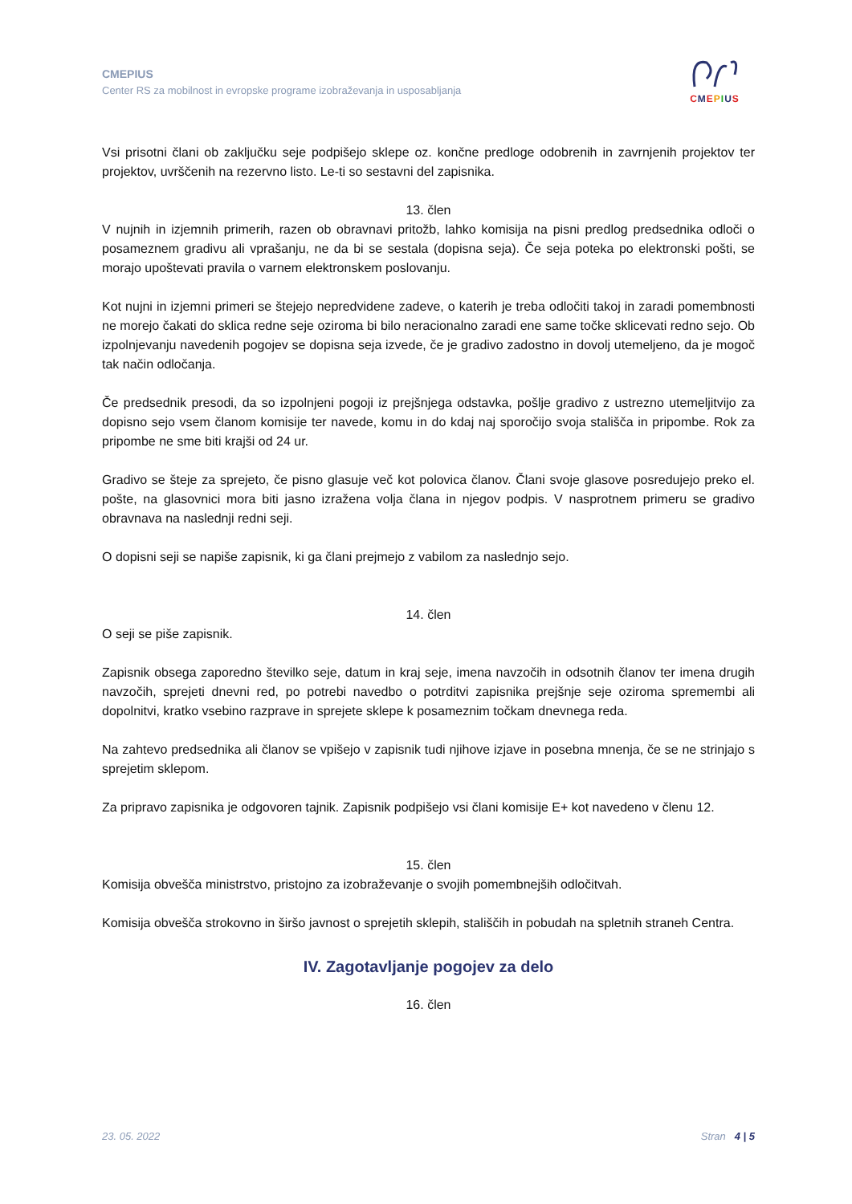CMEPIUS
Center RS za mobilnost in evropske programe izobraževanja in usposabljanja
CMEPIUS
Vsi prisotni člani ob zaključku seje podpišejo sklepe oz. končne predloge odobrenih in zavrnjenih projektov ter projektov, uvrščenih na rezervno listo. Le-ti so sestavni del zapisnika.
13. člen
V nujnih in izjemnih primerih, razen ob obravnavi pritožb, lahko komisija na pisni predlog predsednika odloči o posameznem gradivu ali vprašanju, ne da bi se sestala (dopisna seja). Če seja poteka po elektronski pošti, se morajo upoštevati pravila o varnem elektronskem poslovanju.
Kot nujni in izjemni primeri se štejejo nepredvidene zadeve, o katerih je treba odločiti takoj in zaradi pomembnosti ne morejo čakati do sklica redne seje oziroma bi bilo neracionalno zaradi ene same točke sklicevati redno sejo. Ob izpolnjevanju navedenih pogojev se dopisna seja izvede, če je gradivo zadostno in dovolj utemeljeno, da je mogoč tak način odločanja.
Če predsednik presodi, da so izpolnjeni pogoji iz prejšnjega odstavka, pošlje gradivo z ustrezno utemeljitvijo za dopisno sejo vsem članom komisije ter navede, komu in do kdaj naj sporočijo svoja stališča in pripombe. Rok za pripombe ne sme biti krajši od 24 ur.
Gradivo se šteje za sprejeto, če pisno glasuje več kot polovica članov. Člani svoje glasove posredujejo preko el. pošte, na glasovnici mora biti jasno izražena volja člana in njegov podpis. V nasprotnem primeru se gradivo obravnava na naslednji redni seji.
O dopisni seji se napiše zapisnik, ki ga člani prejmejo z vabilom za naslednjo sejo.
14. člen
O seji se piše zapisnik.
Zapisnik obsega zaporedno številko seje, datum in kraj seje, imena navzočih in odsotnih članov ter imena drugih navzočih, sprejeti dnevni red, po potrebi navedbo o potrditvi zapisnika prejšnje seje oziroma spremembi ali dopolnitvi, kratko vsebino razprave in sprejete sklepe k posameznim točkam dnevnega reda.
Na zahtevo predsednika ali članov se vpišejo v zapisnik tudi njihove izjave in posebna mnenja, če se ne strinjajo s sprejetim sklepom.
Za pripravo zapisnika je odgovoren tajnik. Zapisnik podpišejo vsi člani komisije E+ kot navedeno v členu 12.
15. člen
Komisija obvešča ministrstvo, pristojno za izobraževanje o svojih pomembnejših odločitvah.
Komisija obvešča strokovno in širšo javnost o sprejetih sklepih, stališčih in pobudah na spletnih straneh Centra.
IV. Zagotavljanje pogojev za delo
16. člen
23. 05. 2022 Stran 4 | 5